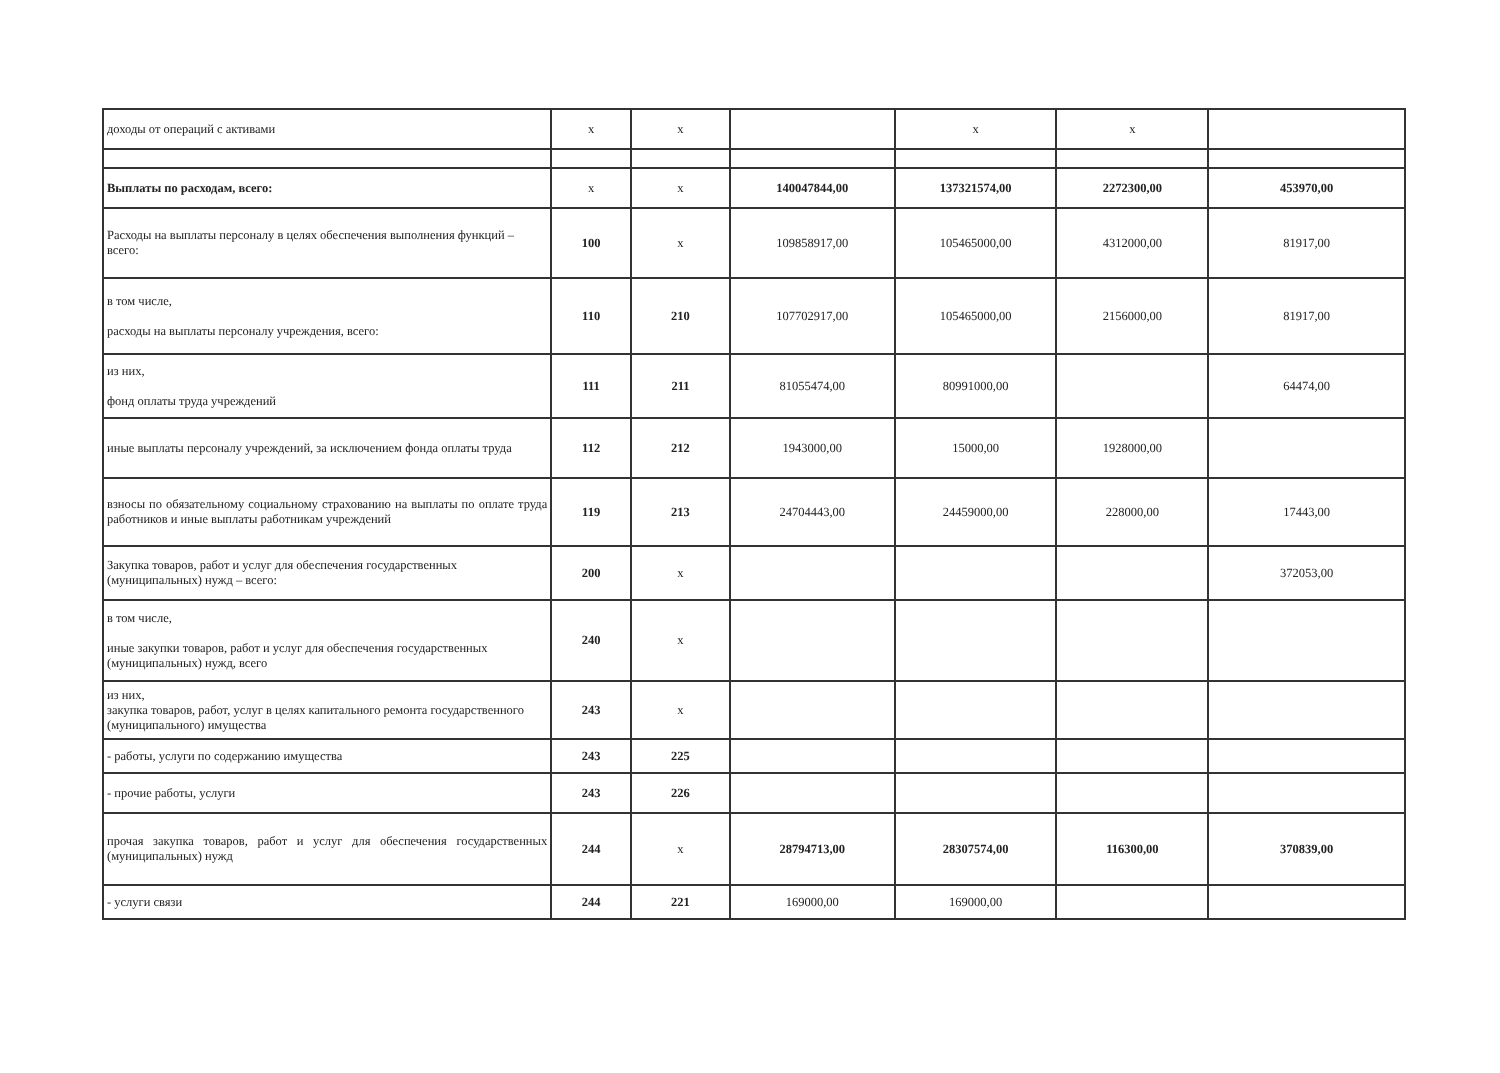| доходы от операций с активами | х | х | | х | х | |
| Выплаты по расходам, всего: | х | х | 140047844,00 | 137321574,00 | 2272300,00 | 453970,00 |
| Расходы на выплаты персоналу в целях обеспечения выполнения функций – всего: | 100 | х | 109858917,00 | 105465000,00 | 4312000,00 | 81917,00 |
| в том числе, расходы на выплаты персоналу учреждения, всего: | 110 | 210 | 107702917,00 | 105465000,00 | 2156000,00 | 81917,00 |
| из них, фонд оплаты труда учреждений | 111 | 211 | 81055474,00 | 80991000,00 | | 64474,00 |
| иные выплаты персоналу учреждений, за исключением фонда оплаты труда | 112 | 212 | 1943000,00 | 15000,00 | 1928000,00 | |
| взносы по обязательному социальному страхованию на выплаты по оплате труда работников и иные выплаты работникам учреждений | 119 | 213 | 24704443,00 | 24459000,00 | 228000,00 | 17443,00 |
| Закупка товаров, работ и услуг для обеспечения государственных (муниципальных) нужд – всего: | 200 | х | | | | 372053,00 |
| в том числе, иные закупки товаров, работ и услуг для обеспечения государственных (муниципальных) нужд, всего | 240 | х | | | | |
| из них, закупка товаров, работ, услуг в целях капитального ремонта государственного (муниципального) имущества | 243 | х | | | | |
| - работы, услуги по содержанию имущества | 243 | 225 | | | | |
| - прочие работы, услуги | 243 | 226 | | | | |
| прочая закупка товаров, работ и услуг для обеспечения государственных (муниципальных) нужд | 244 | х | 28794713,00 | 28307574,00 | 116300,00 | 370839,00 |
| - услуги связи | 244 | 221 | 169000,00 | 169000,00 | | |